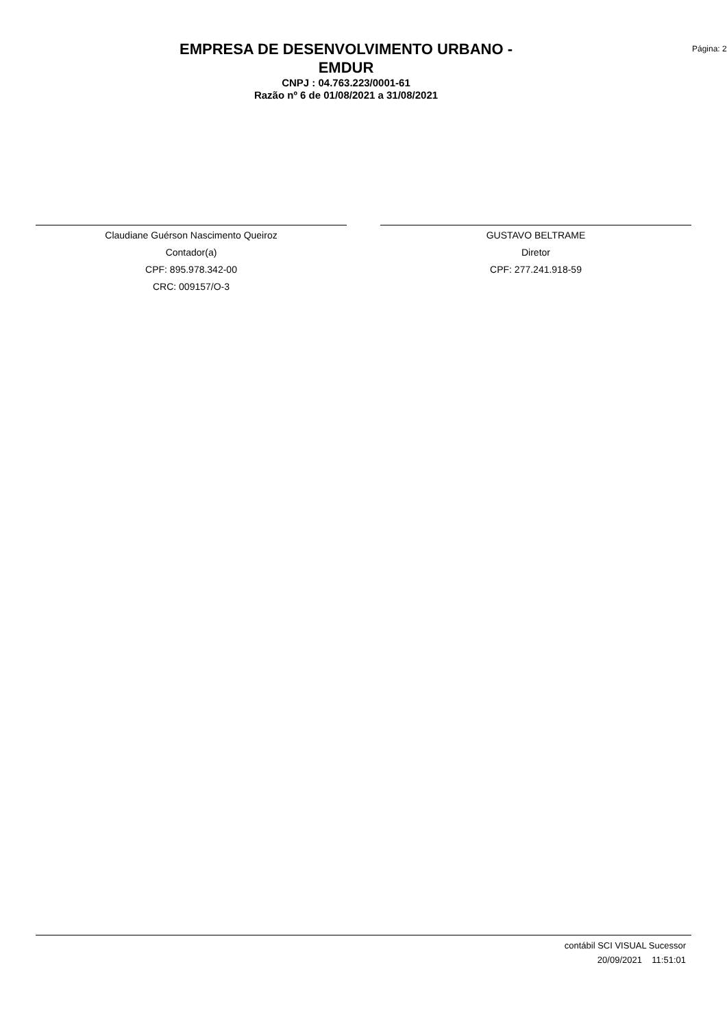EMPRESA DE DESENVOLVIMENTO URBANO -
EMDUR
CNPJ : 04.763.223/0001-61
Razão nº 6 de 01/08/2021 a 31/08/2021
Página: 2
Claudiane Guérson Nascimento Queiroz
Contador(a)
CPF: 895.978.342-00
CRC: 009157/O-3
GUSTAVO BELTRAME
Diretor
CPF: 277.241.918-59
contábil SCI VISUAL Sucessor
20/09/2021 11:51:01